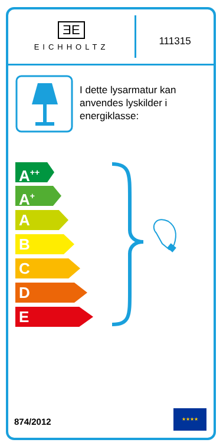ƎE
EICHHOLTZ
111315
I dette lysarmatur kan anvendes lyskilder i energiklasse:
A<sup>++</sup>
A<sup>+</sup>
A
B
C
D
E
874/2012
★★★★